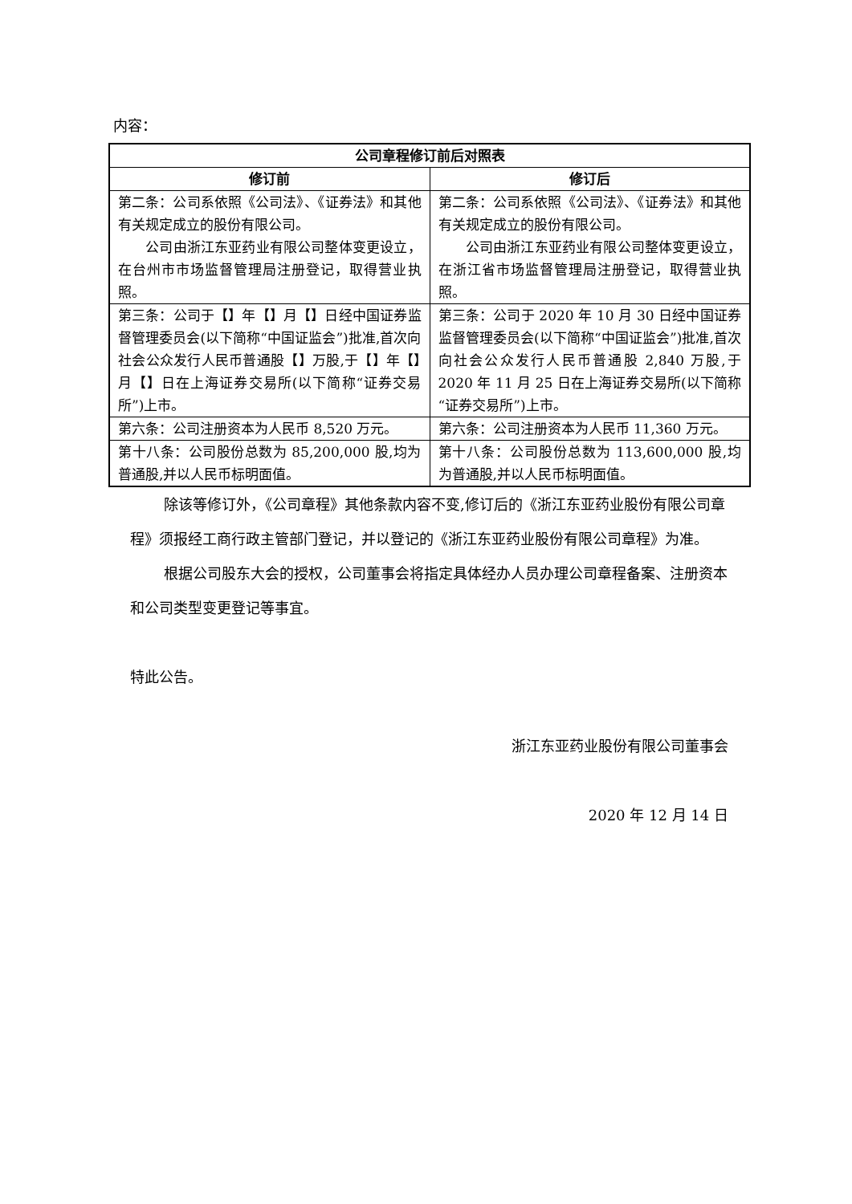内容：
| 公司章程修订前后对照表 | |
| --- | --- |
| 修订前 | 修订后 |
| 第二条：公司系依照《公司法》、《证券法》和其他有关规定成立的股份有限公司。 公司由浙江东亚药业有限公司整体变更设立，在台州市市场监督管理局注册登记，取得营业执照。 | 第二条：公司系依照《公司法》、《证券法》和其他有关规定成立的股份有限公司。 公司由浙江东亚药业有限公司整体变更设立，在浙江省市场监督管理局注册登记，取得营业执照。 |
| 第三条：公司于【】年【】月【】日经中国证券监督管理委员会(以下简称“中国证监会”)批准,首次向社会公众发行人民币普通股【】万股,于【】年【】月【】日在上海证券交易所(以下简称“证券交易所”)上市。 | 第三条：公司于 2020 年 10 月 30 日经中国证券监督管理委员会(以下简称“中国证监会”)批准,首次向社会公众发行人民币普通股 2,840 万股,于 2020 年 11 月 25 日在上海证券交易所(以下简称“证券交易所”)上市。 |
| 第六条：公司注册资本为人民币 8,520 万元。 | 第六条：公司注册资本为人民币 11,360 万元。 |
| 第十八条：公司股份总数为 85,200,000 股,均为普通股,并以人民币标明面值。 | 第十八条：公司股份总数为 113,600,000 股,均为普通股,并以人民币标明面值。 |
除该等修订外，《公司章程》其他条款内容不变,修订后的《浙江东亚药业股份有限公司章程》须报经工商行政主管部门登记，并以登记的《浙江东亚药业股份有限公司章程》为准。
根据公司股东大会的授权，公司董事会将指定具体经办人员办理公司章程备案、注册资本和公司类型变更登记等事宜。
特此公告。
浙江东亚药业股份有限公司董事会
2020 年 12 月 14 日